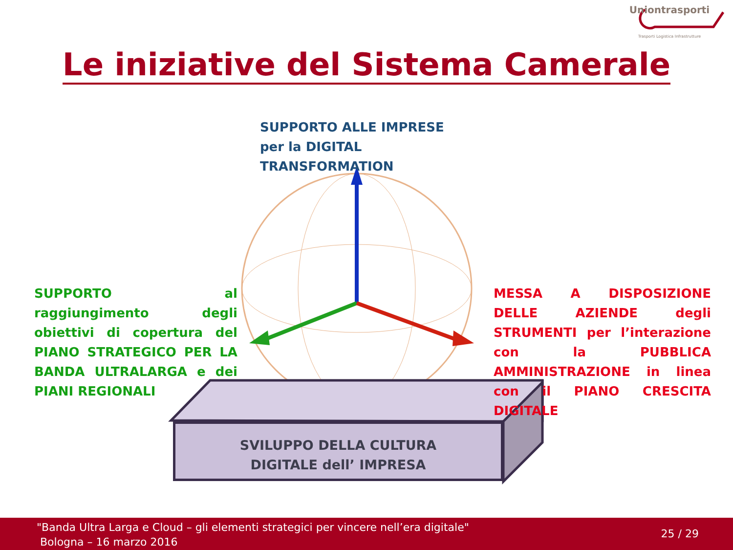Uniontrasporti
Trasporti Logistica Infrastrutture
Le iniziative del Sistema Camerale
SUPPORTO ALLE IMPRESE per la DIGITAL TRANSFORMATION
SUPPORTO al raggiungimento degli obiettivi di copertura del PIANO STRATEGICO PER LA BANDA ULTRALARGA e dei PIANI REGIONALI
MESSA A DISPOSIZIONE DELLE AZIENDE degli STRUMENTI per l’interazione con la PUBBLICA AMMINISTRAZIONE in linea con il PIANO CRESCITA DIGITALE
SVILUPPO DELLA CULTURA
DIGITALE dell’ IMPRESA
"Banda Ultra Larga e Cloud – gli elementi strategici per vincere nell’era digitale"
Bologna – 16 marzo 2016
25 / 29